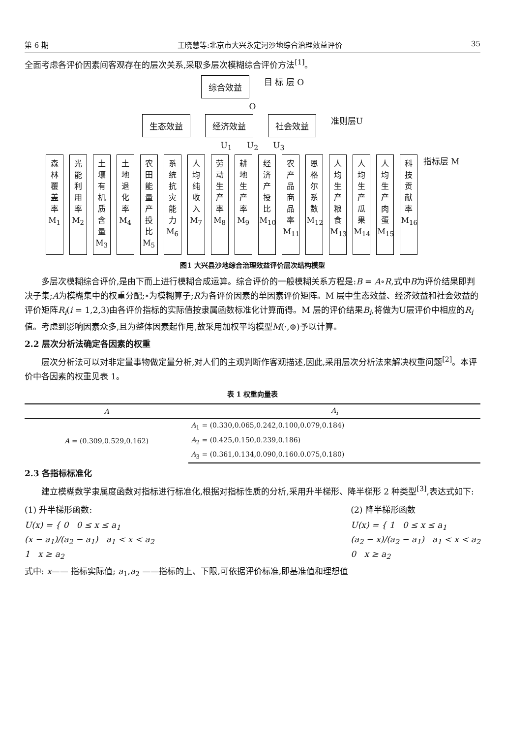第 6 期 王晓慧等:北京市大兴永定河沙地综合治理效益评价 35
全面考虑各评价因素间客观存在的层次关系,采取多层次模糊综合评价方法<sup>[1]</sup>。
综合效益 目 标 层 O
O
生态效益 经济效益 社会效益 准则层U
U<sub>1</sub> U<sub>2</sub> U<sub>3</sub>
森林覆盖率 M<sub>1</sub>
光能利用率 M<sub>2</sub>
土壤有机质含量 M<sub>3</sub>
土地退化率 M<sub>4</sub>
农田能量产投比 M<sub>5</sub>
系统抗灾能力 M<sub>6</sub>
人均纯收入 M<sub>7</sub>
劳动生产率 M<sub>8</sub>
耕地生产率 M<sub>9</sub>
经济产投比 M<sub>10</sub>
农产品商品率 M<sub>11</sub>
恩格尔系数 M<sub>12</sub>
人均生产粮食 M<sub>13</sub>
人均生产瓜果 M<sub>14</sub>
人均生产肉蛋 M<sub>15</sub>
科技贡献率 M<sub>16</sub>
指标层 M
图1 大兴县沙地综合治理效益评价层次结构模型
多层次模糊综合评价,是由下而上进行模糊合成运算。综合评价的一般模糊关系方程是:B = A∘R,式中B为评价结果即判决子集;A为模糊集中的权重分配;∘为模糊算子;R为各评价因素的单因素评价矩阵。M 层中生态效益、经济效益和社会效益的评价矩阵R<sub>i</sub>(i = 1,2,3)由各评价指标的实际值按隶属函数标准化计算而得。M 层的评价结果B<sub>i</sub>,将做为U层评价中相应的R<sub>i</sub>值。考虑到影响因素众多,且为整体因素起作用,故采用加权平均模型M(·,⊕)予以计算。
2.2 层次分析法确定各因素的权重
层次分析法可以对非定量事物做定量分析,对人们的主观判断作客观描述,因此,采用层次分析法来解决权重问题<sup>[2]</sup>。本评价中各因素的权重见表 1。
表 1 权重向量表
| A | A<sub>i</sub> |
| --- | --- |
| A = (0.309,0.529,0.162) | A<sub>1</sub> = (0.330,0.065,0.242,0.100,0.079,0.184) |
| | A<sub>2</sub> = (0.425,0.150,0.239,0.186) |
| | A<sub>3</sub> = (0.361,0.134,0.090,0.160.0.075,0.180) |
2.3 各指标标准化
建立模糊数学隶属度函数对指标进行标准化,根据对指标性质的分析,采用升半梯形、降半梯形 2 种类型<sup>[3]</sup>,表达式如下:
(1) 升半梯形函数:
U(x) = { 0 0 ≤ x ≤ a<sub>1</sub>
(x − a<sub>1</sub>)/(a<sub>2</sub> − a<sub>1</sub>) a<sub>1</sub> < x < a<sub>2</sub>
1 x ≥ a<sub>2</sub>
(2) 降半梯形函数
U(x) = { 1 0 ≤ x ≤ a<sub>1</sub>
(a<sub>2</sub> − x)/(a<sub>2</sub> − a<sub>1</sub>) a<sub>1</sub> < x < a<sub>2</sub>
0 x ≥ a<sub>2</sub>
式中: x—— 指标实际值; a<sub>1</sub>,a<sub>2</sub> ——指标的上、下限,可依据评价标准,即基准值和理想值